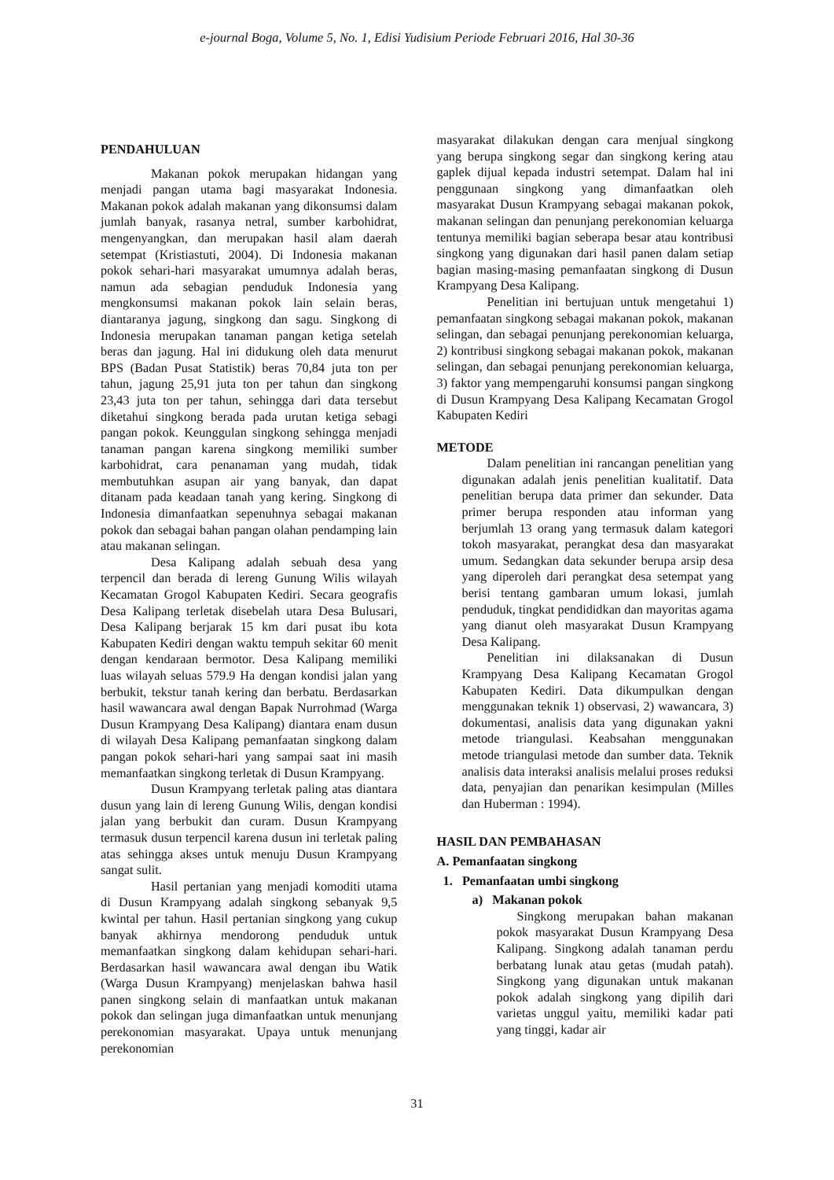e-journal Boga, Volume 5, No. 1, Edisi Yudisium Periode Februari 2016, Hal 30-36
PENDAHULUAN
Makanan pokok merupakan hidangan yang menjadi pangan utama bagi masyarakat Indonesia. Makanan pokok adalah makanan yang dikonsumsi dalam jumlah banyak, rasanya netral, sumber karbohidrat, mengenyangkan, dan merupakan hasil alam daerah setempat (Kristiastuti, 2004). Di Indonesia makanan pokok sehari-hari masyarakat umumnya adalah beras, namun ada sebagian penduduk Indonesia yang mengkonsumsi makanan pokok lain selain beras, diantaranya jagung, singkong dan sagu. Singkong di Indonesia merupakan tanaman pangan ketiga setelah beras dan jagung. Hal ini didukung oleh data menurut BPS (Badan Pusat Statistik) beras 70,84 juta ton per tahun, jagung 25,91 juta ton per tahun dan singkong 23,43 juta ton per tahun, sehingga dari data tersebut diketahui singkong berada pada urutan ketiga sebagi pangan pokok. Keunggulan singkong sehingga menjadi tanaman pangan karena singkong memiliki sumber karbohidrat, cara penanaman yang mudah, tidak membutuhkan asupan air yang banyak, dan dapat ditanam pada keadaan tanah yang kering. Singkong di Indonesia dimanfaatkan sepenuhnya sebagai makanan pokok dan sebagai bahan pangan olahan pendamping lain atau makanan selingan.
Desa Kalipang adalah sebuah desa yang terpencil dan berada di lereng Gunung Wilis wilayah Kecamatan Grogol Kabupaten Kediri. Secara geografis Desa Kalipang terletak disebelah utara Desa Bulusari, Desa Kalipang berjarak 15 km dari pusat ibu kota Kabupaten Kediri dengan waktu tempuh sekitar 60 menit dengan kendaraan bermotor. Desa Kalipang memiliki luas wilayah seluas 579.9 Ha dengan kondisi jalan yang berbukit, tekstur tanah kering dan berbatu. Berdasarkan hasil wawancara awal dengan Bapak Nurrohmad (Warga Dusun Krampyang Desa Kalipang) diantara enam dusun di wilayah Desa Kalipang pemanfaatan singkong dalam pangan pokok sehari-hari yang sampai saat ini masih memanfaatkan singkong terletak di Dusun Krampyang.
Dusun Krampyang terletak paling atas diantara dusun yang lain di lereng Gunung Wilis, dengan kondisi jalan yang berbukit dan curam. Dusun Krampyang termasuk dusun terpencil karena dusun ini terletak paling atas sehingga akses untuk menuju Dusun Krampyang sangat sulit.
Hasil pertanian yang menjadi komoditi utama di Dusun Krampyang adalah singkong sebanyak 9,5 kwintal per tahun. Hasil pertanian singkong yang cukup banyak akhirnya mendorong penduduk untuk memanfaatkan singkong dalam kehidupan sehari-hari. Berdasarkan hasil wawancara awal dengan ibu Watik (Warga Dusun Krampyang) menjelaskan bahwa hasil panen singkong selain di manfaatkan untuk makanan pokok dan selingan juga dimanfaatkan untuk menunjang perekonomian masyarakat. Upaya untuk menunjang perekonomian
masyarakat dilakukan dengan cara menjual singkong yang berupa singkong segar dan singkong kering atau gaplek dijual kepada industri setempat. Dalam hal ini penggunaan singkong yang dimanfaatkan oleh masyarakat Dusun Krampyang sebagai makanan pokok, makanan selingan dan penunjang perekonomian keluarga tentunya memiliki bagian seberapa besar atau kontribusi singkong yang digunakan dari hasil panen dalam setiap bagian masing-masing pemanfaatan singkong di Dusun Krampyang Desa Kalipang.
Penelitian ini bertujuan untuk mengetahui 1) pemanfaatan singkong sebagai makanan pokok, makanan selingan, dan sebagai penunjang perekonomian keluarga, 2) kontribusi singkong sebagai makanan pokok, makanan selingan, dan sebagai penunjang perekonomian keluarga, 3) faktor yang mempengaruhi konsumsi pangan singkong di Dusun Krampyang Desa Kalipang Kecamatan Grogol Kabupaten Kediri
METODE
Dalam penelitian ini rancangan penelitian yang digunakan adalah jenis penelitian kualitatif. Data penelitian berupa data primer dan sekunder. Data primer berupa responden atau informan yang berjumlah 13 orang yang termasuk dalam kategori tokoh masyarakat, perangkat desa dan masyarakat umum. Sedangkan data sekunder berupa arsip desa yang diperoleh dari perangkat desa setempat yang berisi tentang gambaran umum lokasi, jumlah penduduk, tingkat pendididkan dan mayoritas agama yang dianut oleh masyarakat Dusun Krampyang Desa Kalipang.
Penelitian ini dilaksanakan di Dusun Krampyang Desa Kalipang Kecamatan Grogol Kabupaten Kediri. Data dikumpulkan dengan menggunakan teknik 1) observasi, 2) wawancara, 3) dokumentasi, analisis data yang digunakan yakni metode triangulasi. Keabsahan menggunakan metode triangulasi metode dan sumber data. Teknik analisis data interaksi analisis melalui proses reduksi data, penyajian dan penarikan kesimpulan (Milles dan Huberman : 1994).
HASIL DAN PEMBAHASAN
A. Pemanfaatan singkong
1. Pemanfaatan umbi singkong
a) Makanan pokok
Singkong merupakan bahan makanan pokok masyarakat Dusun Krampyang Desa Kalipang. Singkong adalah tanaman perdu berbatang lunak atau getas (mudah patah). Singkong yang digunakan untuk makanan pokok adalah singkong yang dipilih dari varietas unggul yaitu, memiliki kadar pati yang tinggi, kadar air
31